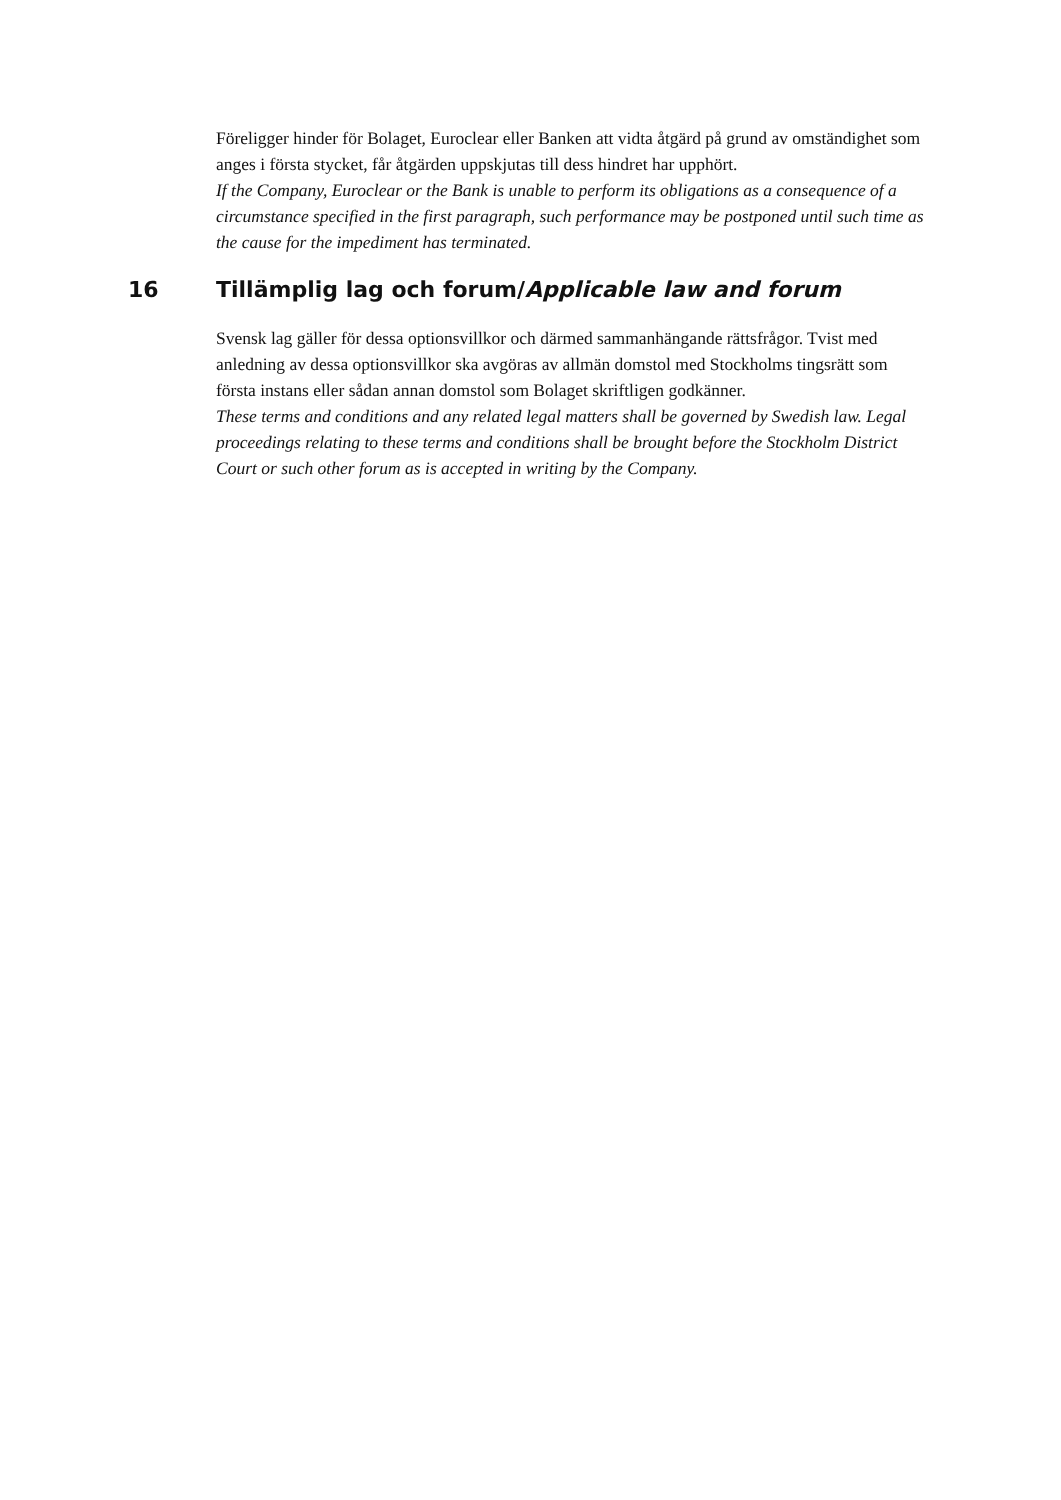Föreligger hinder för Bolaget, Euroclear eller Banken att vidta åtgärd på grund av omständighet som anges i första stycket, får åtgärden uppskjutas till dess hindret har upphört.
If the Company, Euroclear or the Bank is unable to perform its obligations as a consequence of a circumstance specified in the first paragraph, such performance may be postponed until such time as the cause for the impediment has terminated.
16 Tillämplig lag och forum/Applicable law and forum
Svensk lag gäller för dessa optionsvillkor och därmed sammanhängande rättsfrågor. Tvist med anledning av dessa optionsvillkor ska avgöras av allmän domstol med Stockholms tingsrätt som första instans eller sådan annan domstol som Bolaget skriftligen godkänner.
These terms and conditions and any related legal matters shall be governed by Swedish law. Legal proceedings relating to these terms and conditions shall be brought before the Stockholm District Court or such other forum as is accepted in writing by the Company.